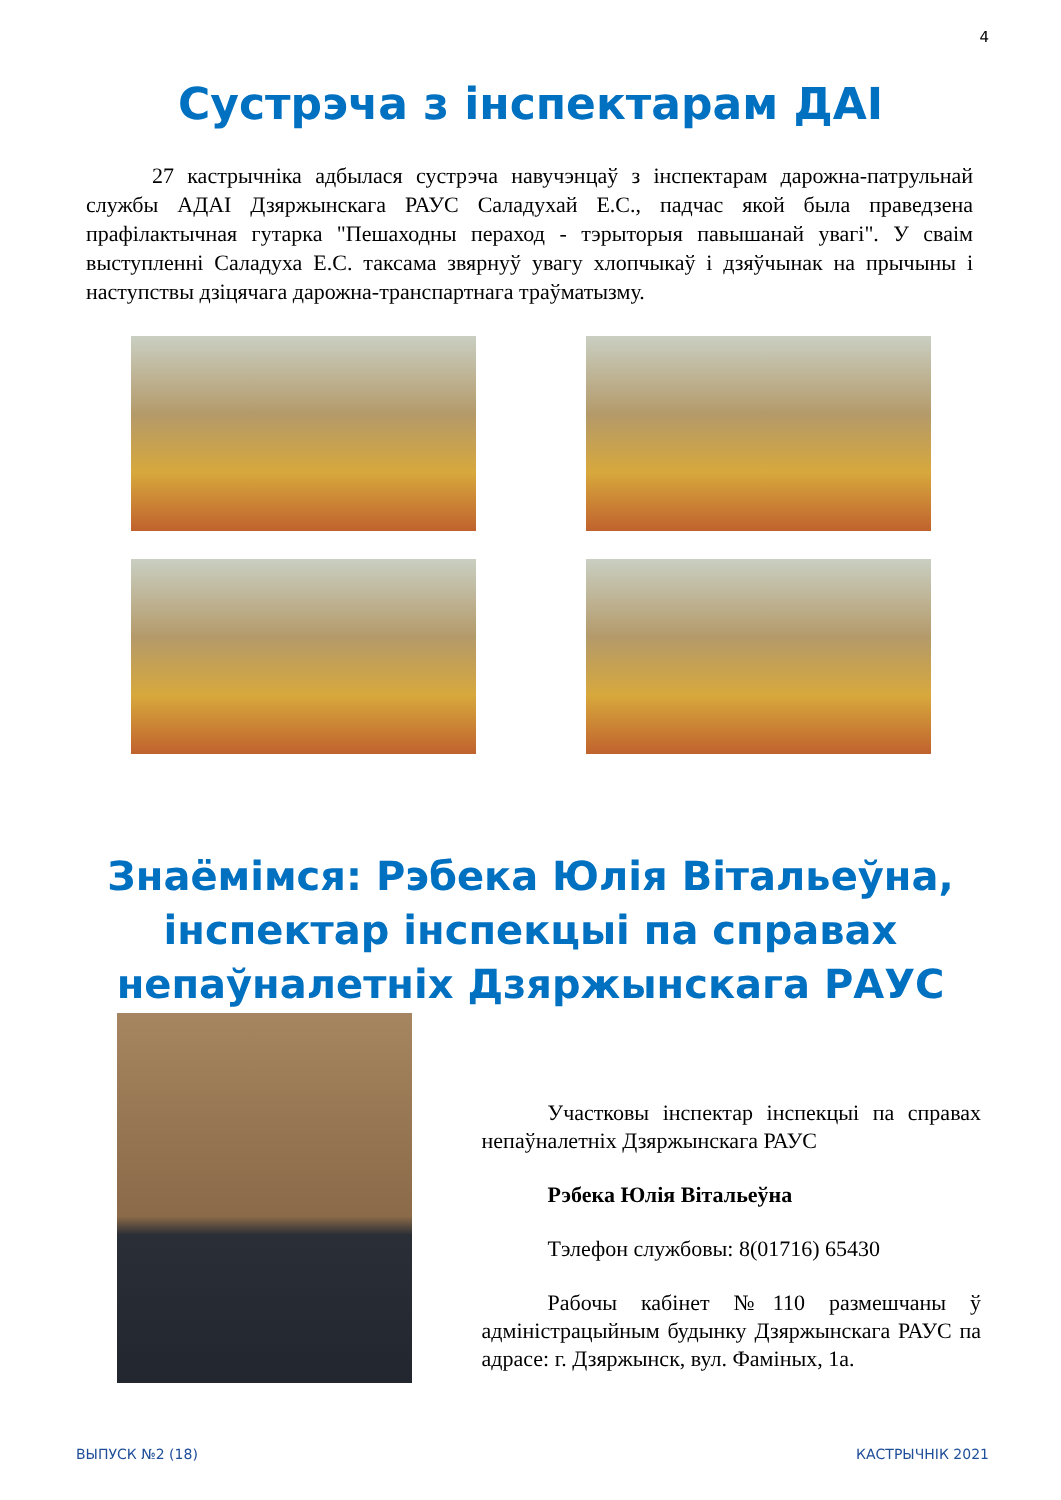4
Сустрэча з інспектарам ДАІ
27 кастрычніка адбылася сустрэча навучэнцаў з інспектарам дарожна-патрульнай службы АДАІ Дзяржынскага РАУС Саладухай Е.С., падчас якой была праведзена прафілактычная гутарка "Пешаходны пераход - тэрыторыя павышанай увагі". У сваім выступленні Саладуха Е.С. таксама звярнуў увагу хлопчыкаў і дзяўчынак на прычыны і наступствы дзіцячага дарожна-транспартнага траўматызму.
Знаёмімся: Рэбека Юлія Вітальеўна,
інспектар інспекцыі па справах
непаўналетніх Дзяржынскага РАУС
Участковы інспектар інспекцыі па справах непаўналетніх Дзяржынскага РАУС
Рэбека Юлія Вітальеўна
Тэлефон службовы: 8(01716) 65430
Рабочы кабінет №110 размешчаны ў адміністрацыйным будынку Дзяржынскага РАУС па адрасе: г. Дзяржынск, вул. Фаміных, 1а.
ВЫПУСК №2 (18) КАСТРЫЧНІК 2021